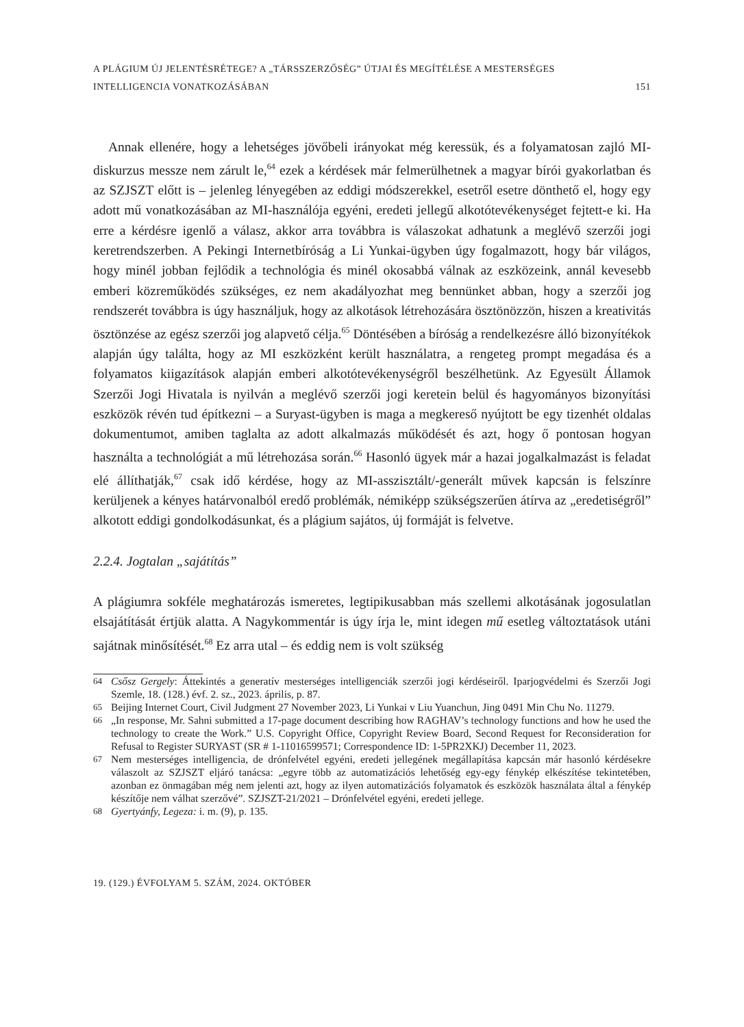A PLÁGIUM ÚJ JELENTÉSRÉTEGE? A „TÁRSSZERZŐSÉG” ÚTJAI ÉS MEGÍTÉLÉSE A MESTERSÉGES
INTELLIGENCIA VONATKOZÁSÁBAN
151
Annak ellenére, hogy a lehetséges jövőbeli irányokat még keressük, és a folyamatosan zajló MI-diskurzus messze nem zárult le,<sup>64</sup> ezek a kérdések már felmerülhetnek a magyar bírói gyakorlatban és az SZJSZT előtt is – jelenleg lényegében az eddigi módszerekkel, esetről esetre dönthető el, hogy egy adott mű vonatkozásában az MI-használója egyéni, eredeti jellegű alkotótevékenységet fejtett-e ki. Ha erre a kérdésre igenlő a válasz, akkor arra továbbra is válaszokat adhatunk a meglévő szerzői jogi keretrendszerben. A Pekingi Internetbíróság a Li Yunkai-ügyben úgy fogalmazott, hogy bár világos, hogy minél jobban fejlődik a technológia és minél okosabbá válnak az eszközeink, annál kevesebb emberi közreműködés szükséges, ez nem akadályozhat meg bennünket abban, hogy a szerzői jog rendszerét továbbra is úgy használjuk, hogy az alkotások létrehozására ösztönözzön, hiszen a kreativitás ösztönzése az egész szerzői jog alapvető célja.<sup>65</sup> Döntésében a bíróság a rendelkezésre álló bizonyítékok alapján úgy találta, hogy az MI eszközként került használatra, a rengeteg prompt megadása és a folyamatos kiigazítások alapján emberi alkotótevékenységről beszélhetünk. Az Egyesült Államok Szerzői Jogi Hivatala is nyilván a meglévő szerzői jogi keretein belül és hagyományos bizonyítási eszközök révén tud építkezni – a Suryast-ügyben is maga a megkereső nyújtott be egy tizenhét oldalas dokumentumot, amiben taglalta az adott alkalmazás működését és azt, hogy ő pontosan hogyan használta a technológiát a mű létrehozása során.<sup>66</sup> Hasonló ügyek már a hazai jogalkalmazást is feladat elé állíthatják,<sup>67</sup> csak idő kérdése, hogy az MI-asszisztált/-generált művek kapcsán is felszínre kerüljenek a kényes határvonalból eredő problémák, némiképp szükségszerűen átírva az „eredetiségről” alkotott eddigi gondolkodásunkat, és a plágium sajátos, új formáját is felvetve.
2.2.4. Jogtalan „sajátítás”
A plágiumra sokféle meghatározás ismeretes, legtipikusabban más szellemi alkotásának jogosulatlan elsajátítását értjük alatta. A Nagykommentár is úgy írja le, mint idegen mű esetleg változtatások utáni sajátnak minősítését.<sup>68</sup> Ez arra utal – és eddig nem is volt szükség
64 Csősz Gergely: Áttekintés a generatív mesterséges intelligenciák szerzői jogi kérdéseiről. Iparjogvédelmi és Szerzői Jogi Szemle, 18. (128.) évf. 2. sz., 2023. április, p. 87.
65 Beijing Internet Court, Civil Judgment 27 November 2023, Li Yunkai v Liu Yuanchun, Jing 0491 Min Chu No. 11279.
66 „In response, Mr. Sahni submitted a 17-page document describing how RAGHAV’s technology functions and how he used the technology to create the Work.” U.S. Copyright Office, Copyright Review Board, Second Request for Reconsideration for Refusal to Register SURYAST (SR # 1-11016599571; Correspondence ID: 1-5PR2XKJ) December 11, 2023.
67 Nem mesterséges intelligencia, de drónfelvétel egyéni, eredeti jellegének megállapítása kapcsán már hasonló kérdésekre válaszolt az SZJSZT eljáró tanácsa: „egyre több az automatizációs lehetőség egy-egy fénykép elkészítése tekintetében, azonban ez önmagában még nem jelenti azt, hogy az ilyen automatizációs folyamatok és eszközök használata által a fénykép készítője nem válhat szerzővé”. SZJSZT-21/2021 – Drónfelvétel egyéni, eredeti jellege.
68 Gyertyánfy, Legeza: i. m. (9), p. 135.
19. (129.) ÉVFOLYAM 5. SZÁM, 2024. OKTÓBER